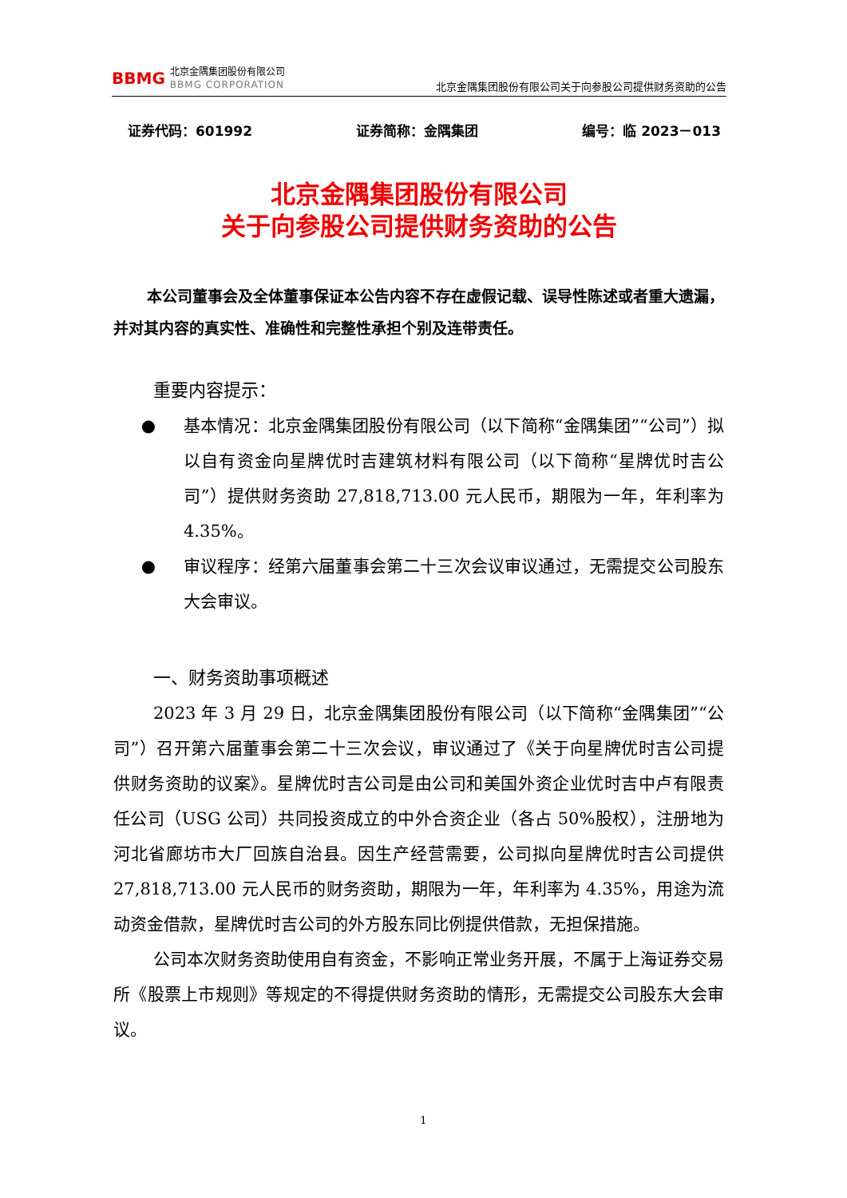BBMG
北京金隅集团股份有限公司
BBMG CORPORATION
北京金隅集团股份有限公司关于向参股公司提供财务资助的公告
证券代码：601992 证券简称：金隅集团 编号：临 2023－013
北京金隅集团股份有限公司
关于向参股公司提供财务资助的公告
本公司董事会及全体董事保证本公告内容不存在虚假记载、误导性陈述或者重大遗漏，并对其内容的真实性、准确性和完整性承担个别及连带责任。
重要内容提示：
● 基本情况：北京金隅集团股份有限公司（以下简称“金隅集团”“公司”）拟以自有资金向星牌优时吉建筑材料有限公司（以下简称“星牌优时吉公司”）提供财务资助 27,818,713.00 元人民币，期限为一年，年利率为 4.35%。
● 审议程序：经第六届董事会第二十三次会议审议通过，无需提交公司股东大会审议。
一、财务资助事项概述
2023 年 3 月 29 日，北京金隅集团股份有限公司（以下简称“金隅集团”“公司”）召开第六届董事会第二十三次会议，审议通过了《关于向星牌优时吉公司提供财务资助的议案》。星牌优时吉公司是由公司和美国外资企业优时吉中卢有限责任公司（USG 公司）共同投资成立的中外合资企业（各占 50%股权），注册地为河北省廊坊市大厂回族自治县。因生产经营需要，公司拟向星牌优时吉公司提供 27,818,713.00 元人民币的财务资助，期限为一年，年利率为 4.35%，用途为流动资金借款，星牌优时吉公司的外方股东同比例提供借款，无担保措施。
公司本次财务资助使用自有资金，不影响正常业务开展，不属于上海证券交易所《股票上市规则》等规定的不得提供财务资助的情形，无需提交公司股东大会审议。
1